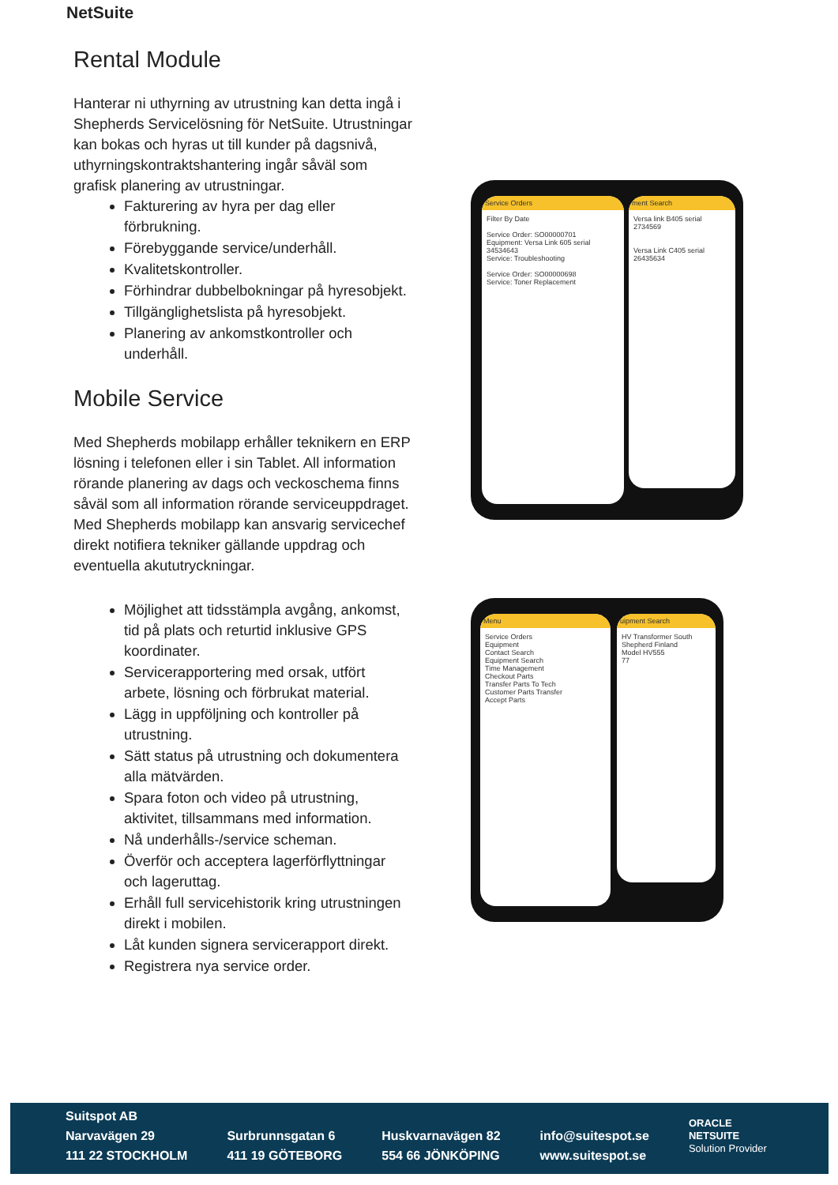NetSuite
Rental Module
Hanterar ni uthyrning av utrustning kan detta ingå i Shepherds Servicelösning för NetSuite. Utrustningar kan bokas och hyras ut till kunder på dagsnivå, uthyrningskontraktshantering ingår såväl som grafisk planering av utrustningar.
Fakturering av hyra per dag eller förbrukning.
Förebyggande service/underhåll.
Kvalitetskontroller.
Förhindrar dubbelbokningar på hyresobjekt.
Tillgänglighetslista på hyresobjekt.
Planering av ankomstkontroller och underhåll.
Mobile Service
Med Shepherds mobilapp erhåller teknikern en ERP lösning i telefonen eller i sin Tablet. All information rörande planering av dags och veckoschema finns såväl som all information rörande serviceuppdraget. Med Shepherds mobilapp kan ansvarig servicechef direkt notifiera tekniker gällande uppdrag och eventuella akututryckningar.
Möjlighet att tidsstämpla avgång, ankomst, tid på plats och returtid inklusive GPS koordinater.
Servicerapportering med orsak, utfört arbete, lösning och förbrukat material.
Lägg in uppföljning och kontroller på utrustning.
Sätt status på utrustning och dokumentera alla mätvärden.
Spara foton och video på utrustning, aktivitet, tillsammans med information.
Nå underhålls-/service scheman.
Överför och acceptera lagerförflyttningar och lageruttag.
Erhåll full servicehistorik kring utrustningen direkt i mobilen.
Låt kunden signera servicerapport direkt.
Registrera nya service order.
Service Orders
Filter By Date
Service Order: SO00000701
Equipment: Versa Link 605 serial 34534643
Service: Troubleshooting
Service Order: SO00000698
Service: Toner Replacement
ment Search
Versa link B405 serial 2734569
Versa Link C405 serial 26435634
Menu
Service Orders
Equipment
Contact Search
Equipment Search
Time Management
Checkout Parts
Transfer Parts To Tech
Customer Parts Transfer
Accept Parts
uipment Search
HV Transformer South
Shepherd Finland
Model HV555
77
Suitspot AB
Narvavägen 29
111 22 STOCKHOLM
Surbrunnsgatan 6
411 19 GÖTEBORG
Huskvarnavägen 82
554 66 JÖNKÖPING
info@suitespot.se
www.suitespot.se
ORACLE
NETSUITE
Solution Provider